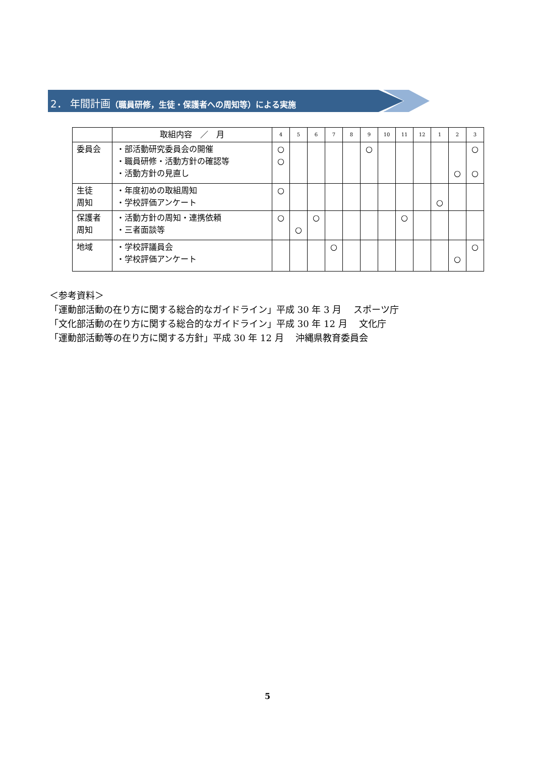2． 年間計画（職員研修，生徒・保護者への周知等）による実施
| | 取組内容 ／ 月 | 4 | 5 | 6 | 7 | 8 | 9 | 10 | 11 | 12 | 1 | 2 | 3 |
| --- | --- | --- | --- | --- | --- | --- | --- | --- | --- | --- | --- | --- | --- |
| 委員会 | ・部活動研究委員会の開催 ・職員研修・活動方針の確認等 ・活動方針の見直し | ○ ○ | | | | | ○ | | | | | ○ | ○ ○ |
| 生徒 周知 | ・年度初めの取組周知 ・学校評価アンケート | ○ | | | | | | | | | ○ | | |
| 保護者 周知 | ・活動方針の周知・連携依頼 ・三者面談等 | ○ | ○ | ○ | | | | | ○ | | | | |
| 地域 | ・学校評議員会 ・学校評価アンケート | | | | ○ | | | | | | | ○ | ○ |
＜参考資料＞
「運動部活動の在り方に関する総合的なガイドライン」平成 30 年 3 月　 スポーツ庁
「文化部活動の在り方に関する総合的なガイドライン」平成 30 年 12 月　 文化庁
「運動部活動等の在り方に関する方針」平成 30 年 12 月　 沖縄県教育委員会
5